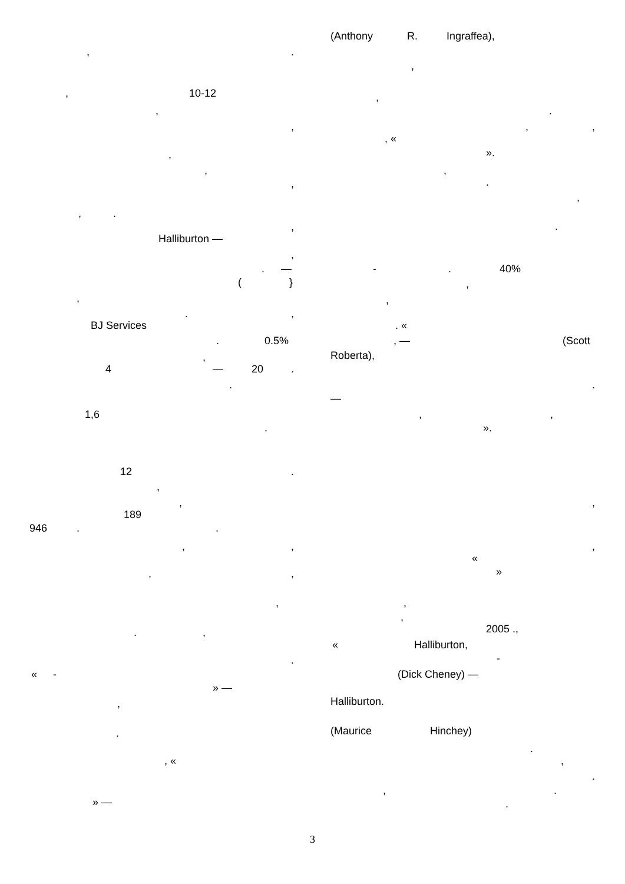,.
, 10-12
,
,
,
,
,
,.
,
Halliburton —
,
. —
(}
,
.,
BJ Services
. 0.5%
,
4 — 20.
.
1,6
.
12.
,
,
189
946..
,,
,,
,
.,
.
« -
» —
,
.
, «
» —
(Anthony R. Ingraffea),
,
,
.
,,
, «
».
,
.
,
.
-. 40%
,
,
. «
, — (Scott
Roberta),
.
—
,,
».
,
,
«
»
,
,
2005 .,
« Halliburton,
-
(Dick Cheney) —
Halliburton.
(Maurice Hinchey)
.
,
.
,.
.
3